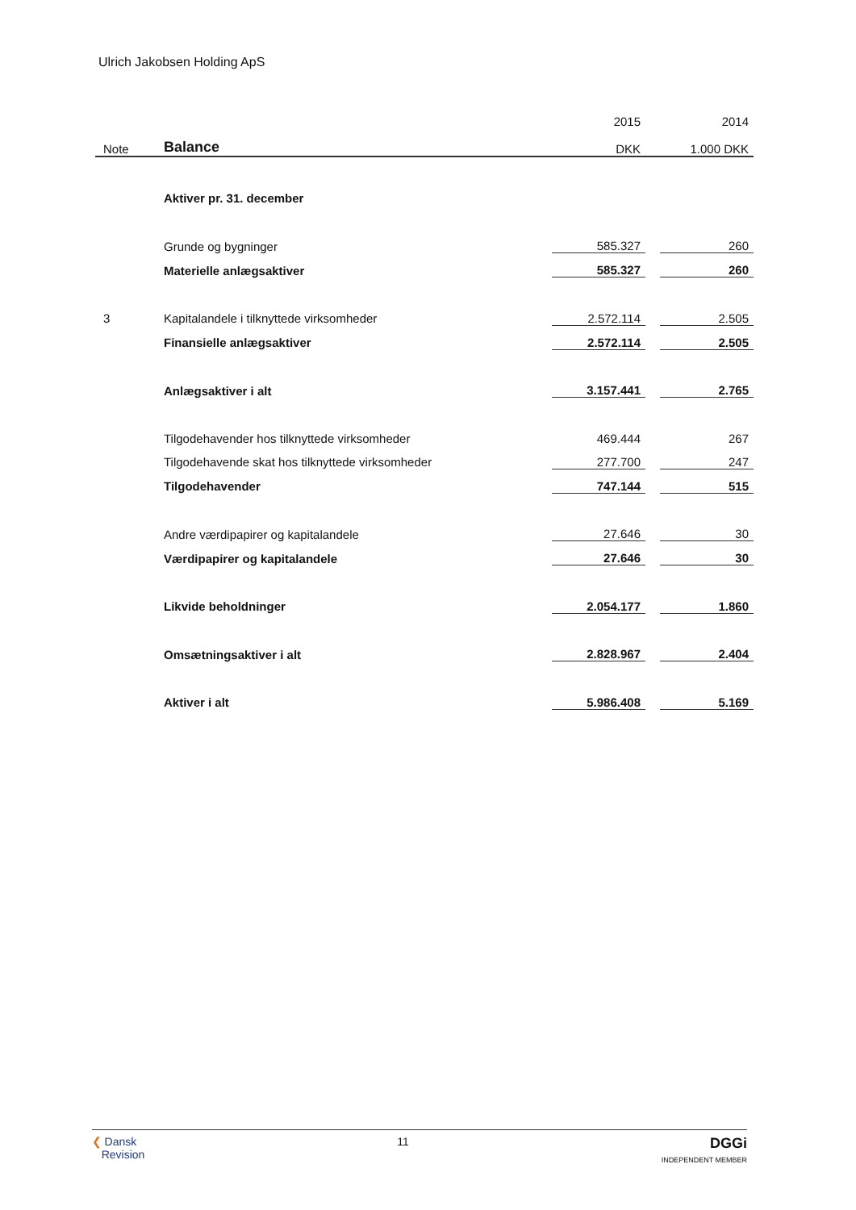Ulrich Jakobsen Holding ApS
| | | 2015 | | 2014 |
| Note | Balance | DKK | | 1.000 DKK |
| | Aktiver pr. 31. december | | | |
| | Grunde og bygninger | 585.327 | | 260 |
| | Materielle anlægsaktiver | 585.327 | | 260 |
| 3 | Kapitalandele i tilknyttede virksomheder | 2.572.114 | | 2.505 |
| | Finansielle anlægsaktiver | 2.572.114 | | 2.505 |
| | Anlægsaktiver i alt | 3.157.441 | | 2.765 |
| | Tilgodehavender hos tilknyttede virksomheder | 469.444 | | 267 |
| | Tilgodehavende skat hos tilknyttede virksomheder | 277.700 | | 247 |
| | Tilgodehavender | 747.144 | | 515 |
| | Andre værdipapirer og kapitalandele | 27.646 | | 30 |
| | Værdipapirer og kapitalandele | 27.646 | | 30 |
| | Likvide beholdninger | 2.054.177 | | 1.860 |
| | Omsætningsaktiver i alt | 2.828.967 | | 2.404 |
| | Aktiver i alt | 5.986.408 | | 5.169 |
❮ Dansk
Revision
11
DGGi
INDEPENDENT MEMBER